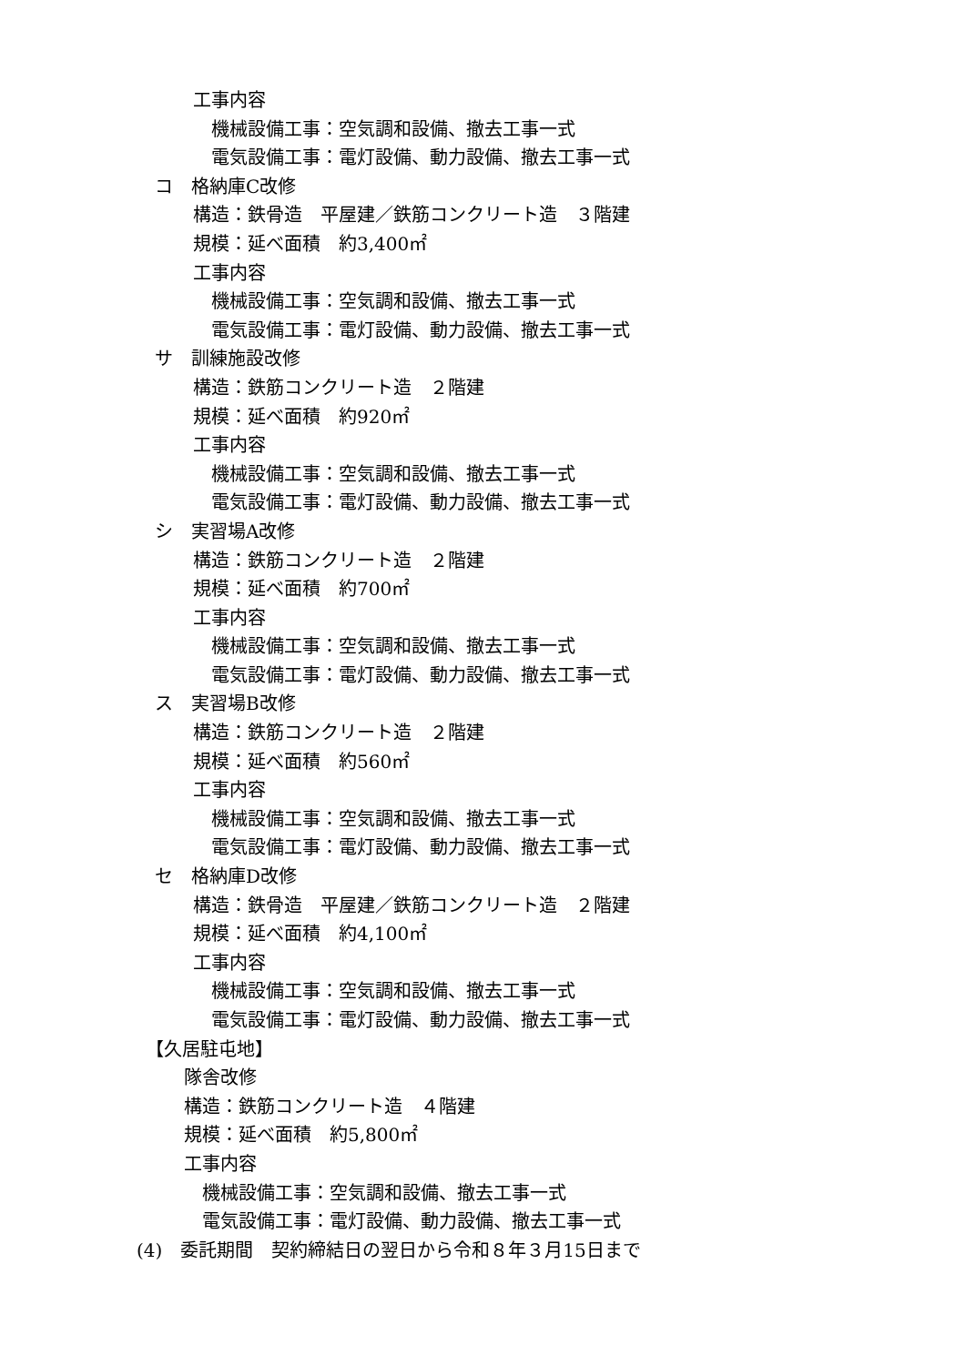工事内容
機械設備工事：空気調和設備、撤去工事一式
電気設備工事：電灯設備、動力設備、撤去工事一式
コ　格納庫C改修
構造：鉄骨造　平屋建／鉄筋コンクリート造　３階建
規模：延べ面積　約3,400㎡
工事内容
機械設備工事：空気調和設備、撤去工事一式
電気設備工事：電灯設備、動力設備、撤去工事一式
サ　訓練施設改修
構造：鉄筋コンクリート造　２階建
規模：延べ面積　約920㎡
工事内容
機械設備工事：空気調和設備、撤去工事一式
電気設備工事：電灯設備、動力設備、撤去工事一式
シ　実習場A改修
構造：鉄筋コンクリート造　２階建
規模：延べ面積　約700㎡
工事内容
機械設備工事：空気調和設備、撤去工事一式
電気設備工事：電灯設備、動力設備、撤去工事一式
ス　実習場B改修
構造：鉄筋コンクリート造　２階建
規模：延べ面積　約560㎡
工事内容
機械設備工事：空気調和設備、撤去工事一式
電気設備工事：電灯設備、動力設備、撤去工事一式
セ　格納庫D改修
構造：鉄骨造　平屋建／鉄筋コンクリート造　２階建
規模：延べ面積　約4,100㎡
工事内容
機械設備工事：空気調和設備、撤去工事一式
電気設備工事：電灯設備、動力設備、撤去工事一式
【久居駐屯地】
隊舎改修
構造：鉄筋コンクリート造　４階建
規模：延べ面積　約5,800㎡
工事内容
機械設備工事：空気調和設備、撤去工事一式
電気設備工事：電灯設備、動力設備、撤去工事一式
(4)　委託期間　契約締結日の翌日から令和８年３月15日まで